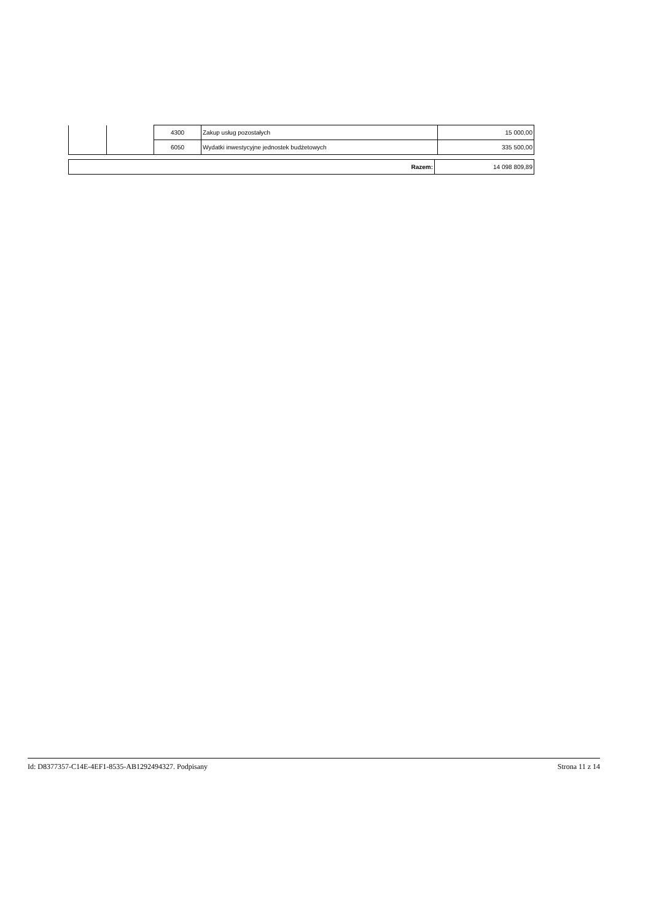| | | 4300 | Zakup usług pozostałych | 15 000,00 |
| | | 6050 | Wydatki inwestycyjne jednostek budżetowych | 335 500,00 |
| Razem: | 14 098 809,89 |
Id: D8377357-C14E-4EF1-8535-AB1292494327. Podpisany Strona 11 z 14